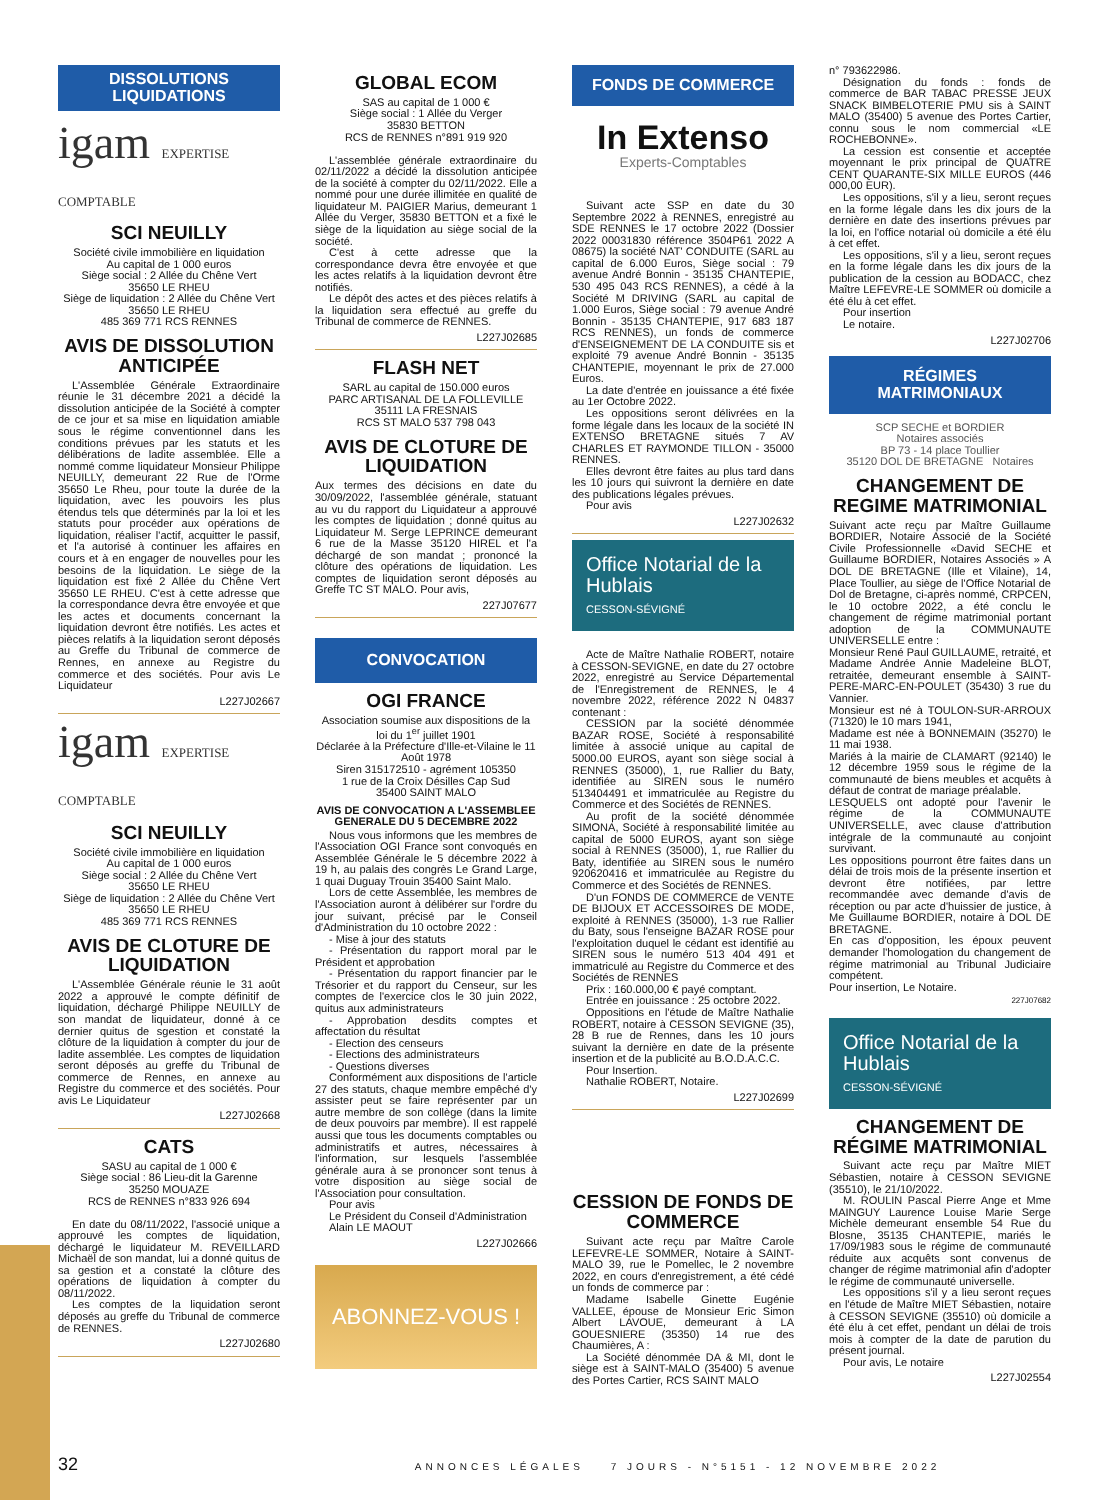DISSOLUTIONS LIQUIDATIONS
igam EXPERTISE COMPTABLE
SCI NEUILLY
Société civile immobilière en liquidation
Au capital de 1 000 euros
Siège social : 2 Allée du Chêne Vert
35650 LE RHEU
Siège de liquidation : 2 Allée du Chêne Vert
35650 LE RHEU
485 369 771 RCS RENNES
AVIS DE DISSOLUTION ANTICIPÉE
L'Assemblée Générale Extraordinaire réunie le 31 décembre 2021 a décidé la dissolution anticipée de la Société à compter de ce jour et sa mise en liquidation amiable sous le régime conventionnel dans les conditions prévues par les statuts et les délibérations de ladite assemblée. Elle a nommé comme liquidateur Monsieur Philippe NEUILLY, demeurant 22 Rue de l'Orme 35650 Le Rheu, pour toute la durée de la liquidation, avec les pouvoirs les plus étendus tels que déterminés par la loi et les statuts pour procéder aux opérations de liquidation, réaliser l'actif, acquitter le passif, et l'a autorisé à continuer les affaires en cours et à en engager de nouvelles pour les besoins de la liquidation. Le siège de la liquidation est fixé 2 Allée du Chêne Vert 35650 LE RHEU. C'est à cette adresse que la correspondance devra être envoyée et que les actes et documents concernant la liquidation devront être notifiés. Les actes et pièces relatifs à la liquidation seront déposés au Greffe du Tribunal de commerce de Rennes, en annexe au Registre du commerce et des sociétés. Pour avis Le Liquidateur
L227J02667
igam EXPERTISE COMPTABLE
SCI NEUILLY
Société civile immobilière en liquidation
Au capital de 1 000 euros
Siège social : 2 Allée du Chêne Vert
35650 LE RHEU
Siège de liquidation : 2 Allée du Chêne Vert
35650 LE RHEU
485 369 771 RCS RENNES
AVIS DE CLOTURE DE LIQUIDATION
L'Assemblée Générale réunie le 31 août 2022 a approuvé le compte définitif de liquidation, déchargé Philippe NEUILLY de son mandat de liquidateur, donné à ce dernier quitus de sgestion et constaté la clôture de la liquidation à compter du jour de ladite assemblée. Les comptes de liquidation seront déposés au greffe du Tribunal de commerce de Rennes, en annexe au Registre du commerce et des sociétés. Pour avis Le Liquidateur
L227J02668
CATS
SASU au capital de 1 000 €
Siège social : 86 Lieu-dit la Garenne
35250 MOUAZE
RCS de RENNES n°833 926 694
En date du 08/11/2022, l'associé unique a approuvé les comptes de liquidation, déchargé le liquidateur M. REVEILLARD Michaël de son mandat, lui a donné quitus de sa gestion et a constaté la clôture des opérations de liquidation à compter du 08/11/2022.
Les comptes de la liquidation seront déposés au greffe du Tribunal de commerce de RENNES.
L227J02680
GLOBAL ECOM
SAS au capital de 1 000 €
Siège social : 1 Allée du Verger
35830 BETTON
RCS de RENNES n°891 919 920
L'assemblée générale extraordinaire du 02/11/2022 a décidé la dissolution anticipée de la société à compter du 02/11/2022. Elle a nommé pour une durée illimitée en qualité de liquidateur M. PAIGIER Marius, demeurant 1 Allée du Verger, 35830 BETTON et a fixé le siège de la liquidation au siège social de la société.
C'est à cette adresse que la correspondance devra être envoyée et que les actes relatifs à la liquidation devront être notifiés.
Le dépôt des actes et des pièces relatifs à la liquidation sera effectué au greffe du Tribunal de commerce de RENNES.
L227J02685
FLASH NET
SARL au capital de 150.000 euros
PARC ARTISANAL DE LA FOLLEVILLE
35111 LA FRESNAIS
RCS ST MALO 537 798 043
AVIS DE CLOTURE DE LIQUIDATION
Aux termes des décisions en date du 30/09/2022, l'assemblée générale, statuant au vu du rapport du Liquidateur a approuvé les comptes de liquidation ; donné quitus au Liquidateur M. Serge LEPRINCE demeurant 6 rue de la Masse 35120 HIREL et l'a déchargé de son mandat ; prononcé la clôture des opérations de liquidation. Les comptes de liquidation seront déposés au Greffe TC ST MALO. Pour avis,
227J07677
CONVOCATION
OGI FRANCE
Association soumise aux dispositions de la loi du 1<sup>er</sup> juillet 1901
Déclarée à la Préfecture d'Ille-et-Vilaine le 11 Août 1978
Siren 315172510 - agrément 105350
1 rue de la Croix Désilles Cap Sud
35400 SAINT MALO
AVIS DE CONVOCATION A L'ASSEMBLEE GENERALE DU 5 DECEMBRE 2022
Nous vous informons que les membres de l'Association OGI France sont convoqués en Assemblée Générale le 5 décembre 2022 à 19 h, au palais des congrès Le Grand Large, 1 quai Duguay Trouin 35400 Saint Malo.
Lors de cette Assemblée, les membres de l'Association auront à délibérer sur l'ordre du jour suivant, précisé par le Conseil d'Administration du 10 octobre 2022 :
- Mise à jour des statuts
- Présentation du rapport moral par le Président et approbation
- Présentation du rapport financier par le Trésorier et du rapport du Censeur, sur les comptes de l'exercice clos le 30 juin 2022, quitus aux administrateurs
- Approbation desdits comptes et affectation du résultat
- Election des censeurs
- Elections des administrateurs
- Questions diverses
Conformément aux dispositions de l'article 27 des statuts, chaque membre empêché d'y assister peut se faire représenter par un autre membre de son collège (dans la limite de deux pouvoirs par membre). Il est rappelé aussi que tous les documents comptables ou administratifs et autres, nécessaires à l'information, sur lesquels l'assemblée générale aura à se prononcer sont tenus à votre disposition au siège social de l'Association pour consultation.
Pour avis
Le Président du Conseil d'Administration
Alain LE MAOUT
L227J02666
ABONNEZ-VOUS !
FONDS DE COMMERCE
In Extenso
Experts-Comptables
Suivant acte SSP en date du 30 Septembre 2022 à RENNES, enregistré au SDE RENNES le 17 octobre 2022 (Dossier 2022 00031830 référence 3504P61 2022 A 08675) la société NAT' CONDUITE (SARL au capital de 6.000 Euros, Siège social : 79 avenue André Bonnin - 35135 CHANTEPIE, 530 495 043 RCS RENNES), a cédé à la Société M DRIVING (SARL au capital de 1.000 Euros, Siège social : 79 avenue André Bonnin - 35135 CHANTEPIE, 917 683 187 RCS RENNES), un fonds de commerce d'ENSEIGNEMENT DE LA CONDUITE sis et exploité 79 avenue André Bonnin - 35135 CHANTEPIE, moyennant le prix de 27.000 Euros.
La date d'entrée en jouissance a été fixée au 1er Octobre 2022.
Les oppositions seront délivrées en la forme légale dans les locaux de la société IN EXTENSO BRETAGNE situés 7 AV CHARLES ET RAYMONDE TILLON - 35000 RENNES.
Elles devront être faites au plus tard dans les 10 jours qui suivront la dernière en date des publications légales prévues.
Pour avis
L227J02632
Office Notarial de la Hublais
CESSON-SÉVIGNÉ
Acte de Maître Nathalie ROBERT, notaire à CESSON-SEVIGNE, en date du 27 octobre 2022, enregistré au Service Départemental de l'Enregistrement de RENNES, le 4 novembre 2022, référence 2022 N 04837 contenant :
CESSION par la société dénommée BAZAR ROSE, Société à responsabilité limitée à associé unique au capital de 5000.00 EUROS, ayant son siège social à RENNES (35000), 1, rue Rallier du Baty, identifiée au SIREN sous le numéro 513404491 et immatriculée au Registre du Commerce et des Sociétés de RENNES.
Au profit de la société dénommée SIMONA, Société à responsabilité limitée au capital de 5000 EUROS, ayant son siège social à RENNES (35000), 1, rue Rallier du Baty, identifiée au SIREN sous le numéro 920620416 et immatriculée au Registre du Commerce et des Sociétés de RENNES.
D'un FONDS DE COMMERCE de VENTE DE BIJOUX ET ACCESSOIRES DE MODE, exploité à RENNES (35000), 1-3 rue Rallier du Baty, sous l'enseigne BAZAR ROSE pour l'exploitation duquel le cédant est identifié au SIREN sous le numéro 513 404 491 et immatriculé au Registre du Commerce et des Sociétés de RENNES
Prix : 160.000,00 € payé comptant.
Entrée en jouissance : 25 octobre 2022.
Oppositions en l'étude de Maître Nathalie ROBERT, notaire à CESSON SEVIGNE (35), 28 B rue de Rennes, dans les 10 jours suivant la dernière en date de la présente insertion et de la publicité au B.O.D.A.C.C.
Pour Insertion.
Nathalie ROBERT, Notaire.
L227J02699
CESSION DE FONDS DE COMMERCE
Suivant acte reçu par Maître Carole LEFEVRE-LE SOMMER, Notaire à SAINT-MALO 39, rue le Pomellec, le 2 novembre 2022, en cours d'enregistrement, a été cédé un fonds de commerce par :
Madame Isabelle Ginette Eugénie VALLEE, épouse de Monsieur Eric Simon Albert LAVOUE, demeurant à LA GOUESNIERE (35350) 14 rue des Chaumières, A :
La Société dénommée DA & MI, dont le siège est à SAINT-MALO (35400) 5 avenue des Portes Cartier, RCS SAINT MALO
n° 793622986.
Désignation du fonds : fonds de commerce de BAR TABAC PRESSE JEUX SNACK BIMBELOTERIE PMU sis à SAINT MALO (35400) 5 avenue des Portes Cartier, connu sous le nom commercial «LE ROCHEBONNE».
La cession est consentie et acceptée moyennant le prix principal de QUATRE CENT QUARANTE-SIX MILLE EUROS (446 000,00 EUR).
Les oppositions, s'il y a lieu, seront reçues en la forme légale dans les dix jours de la dernière en date des insertions prévues par la loi, en l'office notarial où domicile a été élu à cet effet.
Les oppositions, s'il y a lieu, seront reçues en la forme légale dans les dix jours de la publication de la cession au BODACC, chez Maître LEFEVRE-LE SOMMER où domicile a été élu à cet effet.
Pour insertion
Le notaire.
L227J02706
RÉGIMES MATRIMONIAUX
SCP SECHE et BORDIER
Notaires associés
BP 73 - 14 place Toullier
35120 DOL DE BRETAGNE Notaires
CHANGEMENT DE REGIME MATRIMONIAL
Suivant acte reçu par Maître Guillaume BORDIER, Notaire Associé de la Société Civile Professionnelle «David SECHE et Guillaume BORDIER, Notaires Associés » A DOL DE BRETAGNE (Ille et Vilaine), 14, Place Toullier, au siège de l'Office Notarial de Dol de Bretagne, ci-après nommé, CRPCEN, le 10 octobre 2022, a été conclu le changement de régime matrimonial portant adoption de la COMMUNAUTE UNIVERSELLE entre :
Monsieur René Paul GUILLAUME, retraité, et Madame Andrée Annie Madeleine BLOT, retraitée, demeurant ensemble à SAINT-PERE-MARC-EN-POULET (35430) 3 rue du Vannier.
Monsieur est né à TOULON-SUR-ARROUX (71320) le 10 mars 1941,
Madame est née à BONNEMAIN (35270) le 11 mai 1938.
Mariés à la mairie de CLAMART (92140) le 12 décembre 1959 sous le régime de la communauté de biens meubles et acquêts à défaut de contrat de mariage préalable.
LESQUELS ont adopté pour l'avenir le régime de la COMMUNAUTE UNIVERSELLE, avec clause d'attribution intégrale de la communauté au conjoint survivant.
Les oppositions pourront être faites dans un délai de trois mois de la présente insertion et devront être notifiées, par lettre recommandée avec demande d'avis de réception ou par acte d'huissier de justice, à Me Guillaume BORDIER, notaire à DOL DE BRETAGNE.
En cas d'opposition, les époux peuvent demander l'homologation du changement de régime matrimonial au Tribunal Judiciaire compétent.
Pour insertion, Le Notaire.
227J07682
Office Notarial de la Hublais
CESSON-SÉVIGNÉ
CHANGEMENT DE RÉGIME MATRIMONIAL
Suivant acte reçu par Maître MIET Sébastien, notaire à CESSON SEVIGNE (35510), le 21/10/2022.
M. ROULIN Pascal Pierre Ange et Mme MAINGUY Laurence Louise Marie Serge Michèle demeurant ensemble 54 Rue du Blosne, 35135 CHANTEPIE, mariés le 17/09/1983 sous le régime de communauté réduite aux acquêts sont convenus de changer de régime matrimonial afin d'adopter le régime de communauté universelle.
Les oppositions s'il y a lieu seront reçues en l'étude de Maître MIET Sébastien, notaire à CESSON SEVIGNE (35510) où domicile a été élu à cet effet, pendant un délai de trois mois à compter de la date de parution du présent journal.
Pour avis, Le notaire
L227J02554
32 ANNONCES LÉGALES 7 JOURS - N°5151 - 12 NOVEMBRE 2022